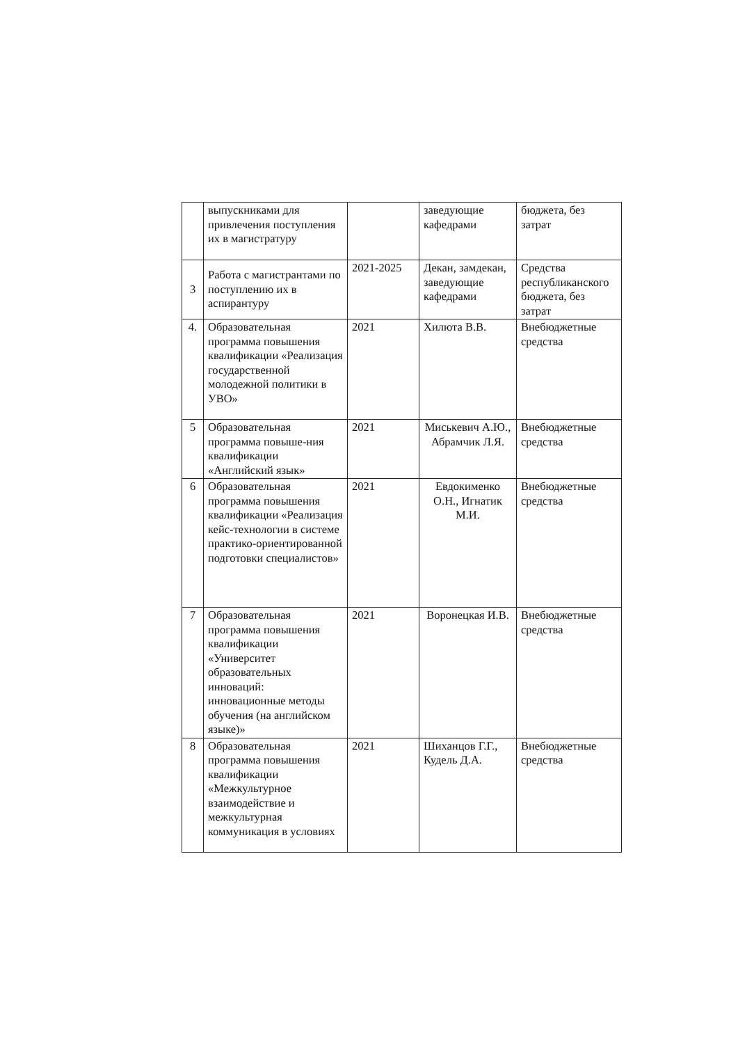| | выпускниками для привлечения поступления их в магистратуру | | заведующие кафедрами | бюджета, без затрат |
| 3 | Работа с магистрантами по поступлению их в аспирантуру | 2021-2025 | Декан, замдекан, заведующие кафедрами | Средства республиканского бюджета, без затрат |
| 4. | Образовательная программа повышения квалификации «Реализация государственной молодежной политики в УВО» | 2021 | Хилюта В.В. | Внебюджетные средства |
| 5 | Образовательная программа повыше-ния квалификации «Английский язык» | 2021 | Миськевич А.Ю., Абрамчик Л.Я. | Внебюджетные средства |
| 6 | Образовательная программа повышения квалификации «Реализация кейс-технологии в системе практико-ориентированной подготовки специалистов» | 2021 | Евдокименко О.Н., Игнатик М.И. | Внебюджетные средства |
| 7 | Образовательная программа повышения квалификации «Университет образовательных инноваций: инновационные методы обучения (на английском языке)» | 2021 | Воронецкая И.В. | Внебюджетные средства |
| 8 | Образовательная программа повышения квалификации «Межкультурное взаимодействие и межкультурная коммуникация в условиях | 2021 | Шиханцов Г.Г., Кудель Д.А. | Внебюджетные средства |